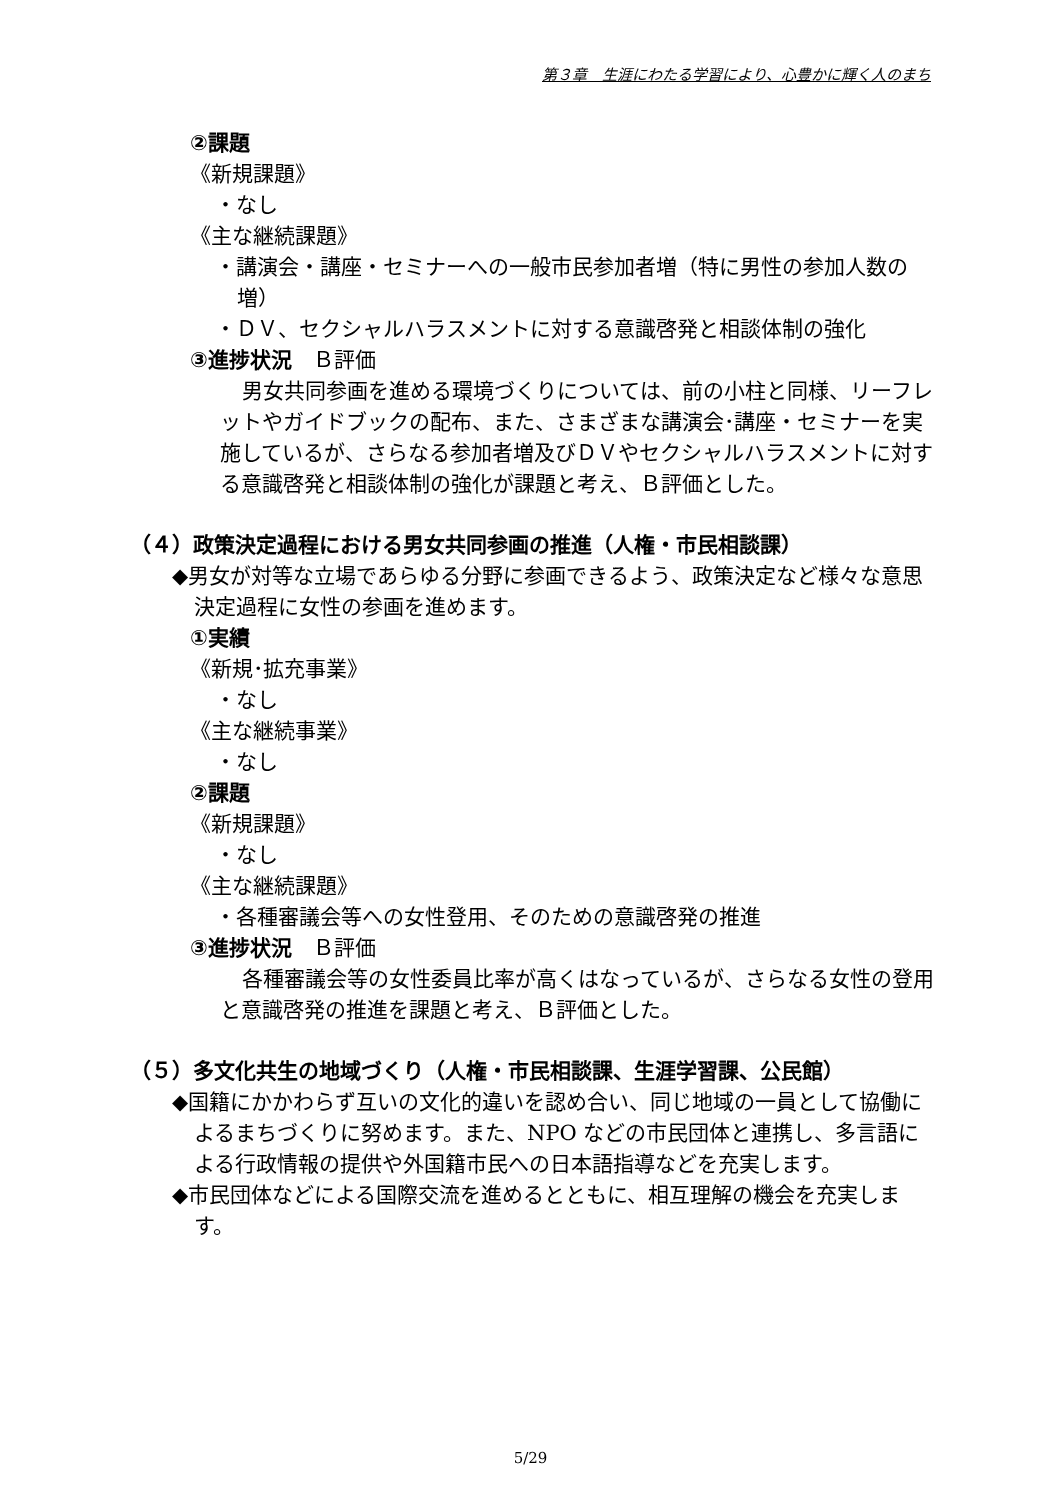第３章　生涯にわたる学習により、心豊かに輝く人のまち
②課題
《新規課題》
・なし
《主な継続課題》
・講演会・講座・セミナーへの一般市民参加者増（特に男性の参加人数の増）
・ＤＶ、セクシャルハラスメントに対する意識啓発と相談体制の強化
③進捗状況　Ｂ評価
男女共同参画を進める環境づくりについては、前の小柱と同様、リーフレットやガイドブックの配布、また、さまざまな講演会･講座・セミナーを実施しているが、さらなる参加者増及びＤＶやセクシャルハラスメントに対する意識啓発と相談体制の強化が課題と考え、Ｂ評価とした。
（４）政策決定過程における男女共同参画の推進（人権・市民相談課）
◆男女が対等な立場であらゆる分野に参画できるよう、政策決定など様々な意思決定過程に女性の参画を進めます。
①実績
《新規･拡充事業》
・なし
《主な継続事業》
・なし
②課題
《新規課題》
・なし
《主な継続課題》
・各種審議会等への女性登用、そのための意識啓発の推進
③進捗状況　Ｂ評価
各種審議会等の女性委員比率が高くはなっているが、さらなる女性の登用と意識啓発の推進を課題と考え、Ｂ評価とした。
（５）多文化共生の地域づくり（人権・市民相談課、生涯学習課、公民館）
◆国籍にかかわらず互いの文化的違いを認め合い、同じ地域の一員として協働によるまちづくりに努めます。また、NPO などの市民団体と連携し、多言語による行政情報の提供や外国籍市民への日本語指導などを充実します。
◆市民団体などによる国際交流を進めるとともに、相互理解の機会を充実します。
5/29